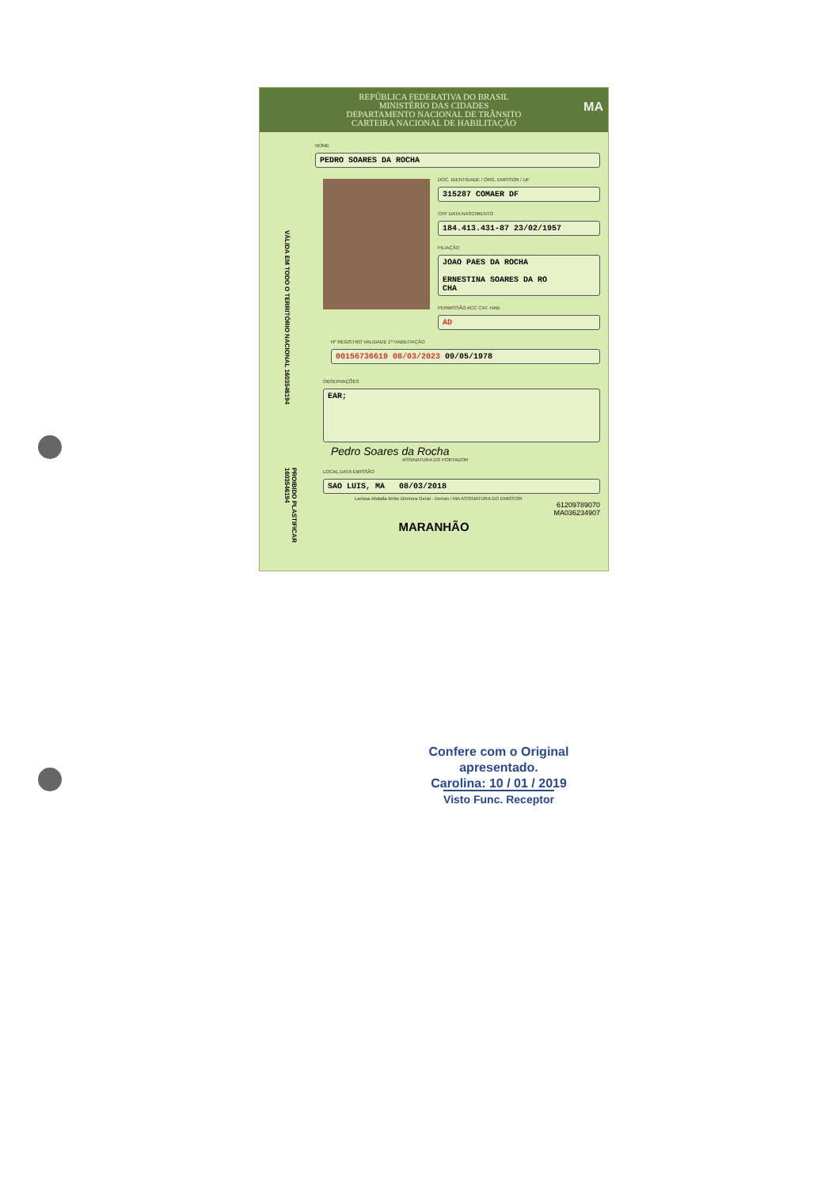REPÚBLICA FEDERATIVA DO BRASIL
MINISTÉRIO DAS CIDADES
DEPARTAMENTO NACIONAL DE TRÂNSITO
CARTEIRA NACIONAL DE HABILITAÇÃO
MA
NOME
PEDRO SOARES DA ROCHA
DOC. IDENTIDADE / ÓRG. EMISSOR / UF
315287 COMAER DF
CPF DATA NASCIMENTO
184.413.431-87 23/02/1957
FILIAÇÃO
JOAO PAES DA ROCHA
ERNESTINA SOARES DA RO
CHA
PERMISSÃO ACC CAT. HAB.
AD
Nº REGISTRO VALIDADE 1ª HABILITAÇÃO
00156736619 08/03/2023 09/05/1978
OBSERVAÇÕES
EAR;
Pedro Soares da Rocha
ASSINATURA DO PORTADOR
LOCAL DATA EMISSÃO
SAO LUIS, MA 08/03/2018
Larissa Abdalla Britto Diretora Geral - Detran / MA ASSINATURA DO EMISSOR
61209789070
MA036234907
MARANHÃO
VÁLIDA EM TODO O TERRITÓRIO NACIONAL 1603546194
PROIBIDO PLASTIFICAR 1603546194
Confere com o Original
apresentado.
Carolina: 10 / 01 / 2019
Visto Func. Receptor